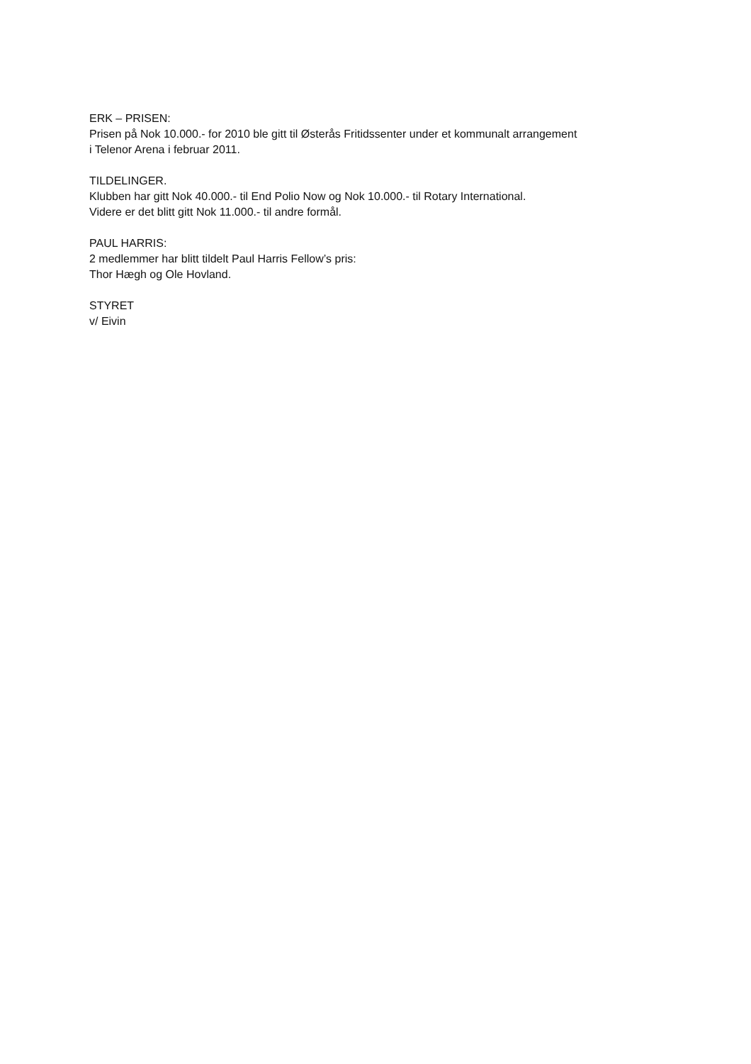ERK – PRISEN:
Prisen på Nok 10.000.- for 2010 ble gitt til Østerås Fritidssenter under et kommunalt arrangement
i Telenor Arena i februar 2011.
TILDELINGER.
Klubben har gitt Nok 40.000.- til End Polio Now og Nok 10.000.- til Rotary International.
Videre er det blitt gitt Nok 11.000.- til andre formål.
PAUL HARRIS:
2 medlemmer har blitt tildelt Paul Harris Fellow’s pris:
Thor Hægh og Ole Hovland.
STYRET
v/ Eivin